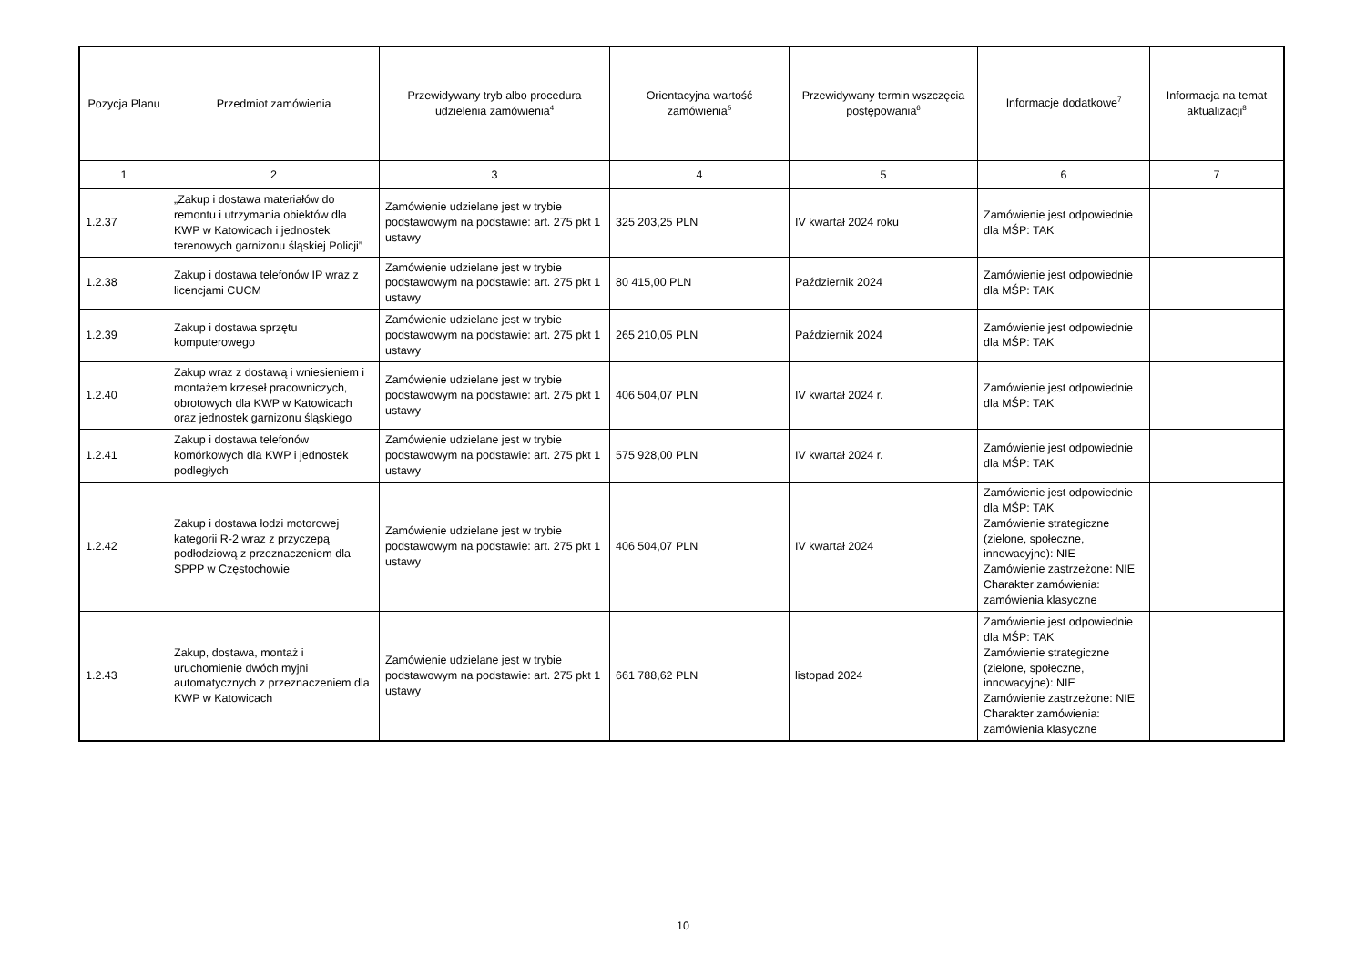| Pozycja Planu | Przedmiot zamówienia | Przewidywany tryb albo procedura udzielenia zamówienia<sup>4</sup> | Orientacyjna wartość zamówienia<sup>5</sup> | Przewidywany termin wszczęcia postępowania<sup>6</sup> | Informacje dodatkowe<sup>7</sup> | Informacja na temat aktualizacji<sup>8</sup> |
| --- | --- | --- | --- | --- | --- | --- |
| 1 | 2 | 3 | 4 | 5 | 6 | 7 |
| 1.2.37 | „Zakup i dostawa materiałów do remontu i utrzymania obiektów dla KWP w Katowicach i jednostek terenowych garnizonu śląskiej Policji” | Zamówienie udzielane jest w trybie podstawowym na podstawie: art. 275 pkt 1 ustawy | 325 203,25 PLN | IV kwartał 2024 roku | Zamówienie jest odpowiednie dla MŚP: TAK | |
| 1.2.38 | Zakup i dostawa telefonów IP wraz z licencjami CUCM | Zamówienie udzielane jest w trybie podstawowym na podstawie: art. 275 pkt 1 ustawy | 80 415,00 PLN | Październik 2024 | Zamówienie jest odpowiednie dla MŚP: TAK | |
| 1.2.39 | Zakup i dostawa sprzętu komputerowego | Zamówienie udzielane jest w trybie podstawowym na podstawie: art. 275 pkt 1 ustawy | 265 210,05 PLN | Październik 2024 | Zamówienie jest odpowiednie dla MŚP: TAK | |
| 1.2.40 | Zakup wraz z dostawą i wniesieniem i montażem krzeseł pracowniczych, obrotowych dla KWP w Katowicach oraz jednostek garnizonu śląskiego | Zamówienie udzielane jest w trybie podstawowym na podstawie: art. 275 pkt 1 ustawy | 406 504,07 PLN | IV kwartał 2024 r. | Zamówienie jest odpowiednie dla MŚP: TAK | |
| 1.2.41 | Zakup i dostawa telefonów komórkowych dla KWP i jednostek podległych | Zamówienie udzielane jest w trybie podstawowym na podstawie: art. 275 pkt 1 ustawy | 575 928,00 PLN | IV kwartał 2024 r. | Zamówienie jest odpowiednie dla MŚP: TAK | |
| 1.2.42 | Zakup i dostawa łodzi motorowej kategorii R-2 wraz z przyczepą podłodziową z przeznaczeniem dla SPPP w Częstochowie | Zamówienie udzielane jest w trybie podstawowym na podstawie: art. 275 pkt 1 ustawy | 406 504,07 PLN | IV kwartał 2024 | Zamówienie jest odpowiednie dla MŚP: TAK Zamówienie strategiczne (zielone, społeczne, innowacyjne): NIE Zamówienie zastrzeżone: NIE Charakter zamówienia: zamówienia klasyczne | |
| 1.2.43 | Zakup, dostawa, montaż i uruchomienie dwóch myjni automatycznych z przeznaczeniem dla KWP w Katowicach | Zamówienie udzielane jest w trybie podstawowym na podstawie: art. 275 pkt 1 ustawy | 661 788,62 PLN | listopad 2024 | Zamówienie jest odpowiednie dla MŚP: TAK Zamówienie strategiczne (zielone, społeczne, innowacyjne): NIE Zamówienie zastrzeżone: NIE Charakter zamówienia: zamówienia klasyczne | |
10